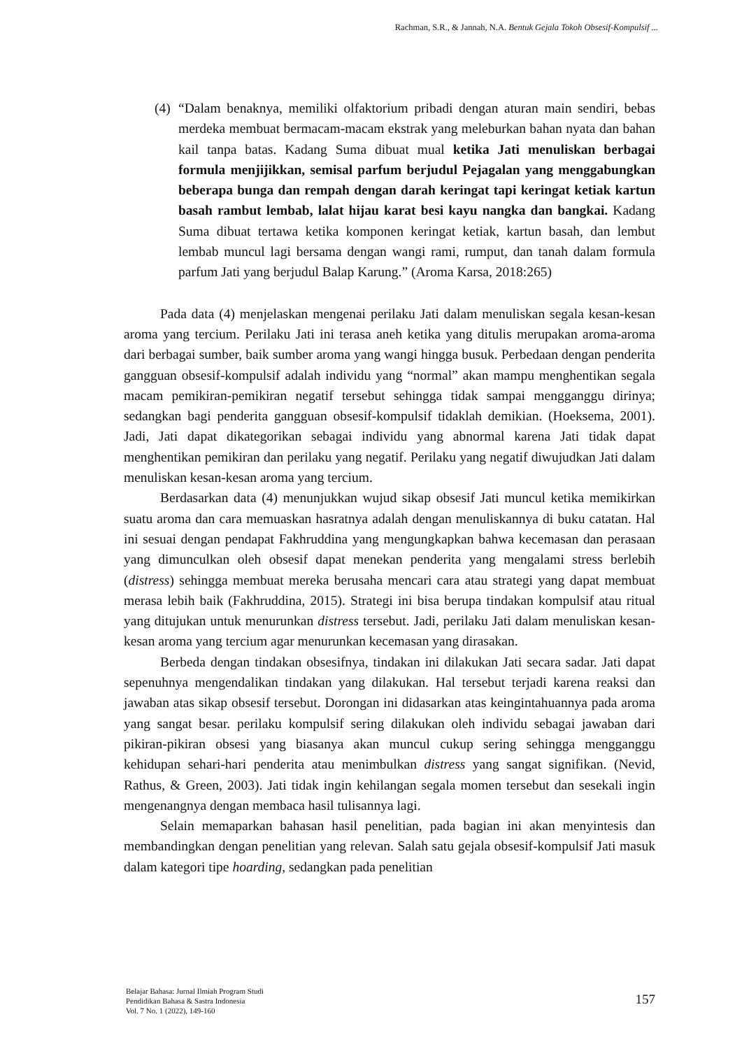Rachman, S.R., & Jannah, N.A. Bentuk Gejala Tokoh Obsesif-Kompulsif ...
(4) “Dalam benaknya, memiliki olfaktorium pribadi dengan aturan main sendiri, bebas merdeka membuat bermacam-macam ekstrak yang meleburkan bahan nyata dan bahan kail tanpa batas. Kadang Suma dibuat mual ketika Jati menuliskan berbagai formula menjijikkan, semisal parfum berjudul Pejagalan yang menggabungkan beberapa bunga dan rempah dengan darah keringat tapi keringat ketiak kartun basah rambut lembab, lalat hijau karat besi kayu nangka dan bangkai. Kadang Suma dibuat tertawa ketika komponen keringat ketiak, kartun basah, dan lembut lembab muncul lagi bersama dengan wangi rami, rumput, dan tanah dalam formula parfum Jati yang berjudul Balap Karung.” (Aroma Karsa, 2018:265)
Pada data (4) menjelaskan mengenai perilaku Jati dalam menuliskan segala kesan-kesan aroma yang tercium. Perilaku Jati ini terasa aneh ketika yang ditulis merupakan aroma-aroma dari berbagai sumber, baik sumber aroma yang wangi hingga busuk. Perbedaan dengan penderita gangguan obsesif-kompulsif adalah individu yang “normal” akan mampu menghentikan segala macam pemikiran-pemikiran negatif tersebut sehingga tidak sampai mengganggu dirinya; sedangkan bagi penderita gangguan obsesif-kompulsif tidaklah demikian. (Hoeksema, 2001). Jadi, Jati dapat dikategorikan sebagai individu yang abnormal karena Jati tidak dapat menghentikan pemikiran dan perilaku yang negatif. Perilaku yang negatif diwujudkan Jati dalam menuliskan kesan-kesan aroma yang tercium.
Berdasarkan data (4) menunjukkan wujud sikap obsesif Jati muncul ketika memikirkan suatu aroma dan cara memuaskan hasratnya adalah dengan menuliskannya di buku catatan. Hal ini sesuai dengan pendapat Fakhruddina yang mengungkapkan bahwa kecemasan dan perasaan yang dimunculkan oleh obsesif dapat menekan penderita yang mengalami stress berlebih (distress) sehingga membuat mereka berusaha mencari cara atau strategi yang dapat membuat merasa lebih baik (Fakhruddina, 2015). Strategi ini bisa berupa tindakan kompulsif atau ritual yang ditujukan untuk menurunkan distress tersebut. Jadi, perilaku Jati dalam menuliskan kesan-kesan aroma yang tercium agar menurunkan kecemasan yang dirasakan.
Berbeda dengan tindakan obsesifnya, tindakan ini dilakukan Jati secara sadar. Jati dapat sepenuhnya mengendalikan tindakan yang dilakukan. Hal tersebut terjadi karena reaksi dan jawaban atas sikap obsesif tersebut. Dorongan ini didasarkan atas keingintahuannya pada aroma yang sangat besar. perilaku kompulsif sering dilakukan oleh individu sebagai jawaban dari pikiran-pikiran obsesi yang biasanya akan muncul cukup sering sehingga mengganggu kehidupan sehari-hari penderita atau menimbulkan distress yang sangat signifikan. (Nevid, Rathus, & Green, 2003). Jati tidak ingin kehilangan segala momen tersebut dan sesekali ingin mengenangnya dengan membaca hasil tulisannya lagi.
Selain memaparkan bahasan hasil penelitian, pada bagian ini akan menyintesis dan membandingkan dengan penelitian yang relevan. Salah satu gejala obsesif-kompulsif Jati masuk dalam kategori tipe hoarding, sedangkan pada penelitian
Belajar Bahasa: Jurnal Ilmiah Program Studi
Pendidikan Bahasa & Sastra Indonesia
Vol. 7 No. 1 (2022), 149-160
157